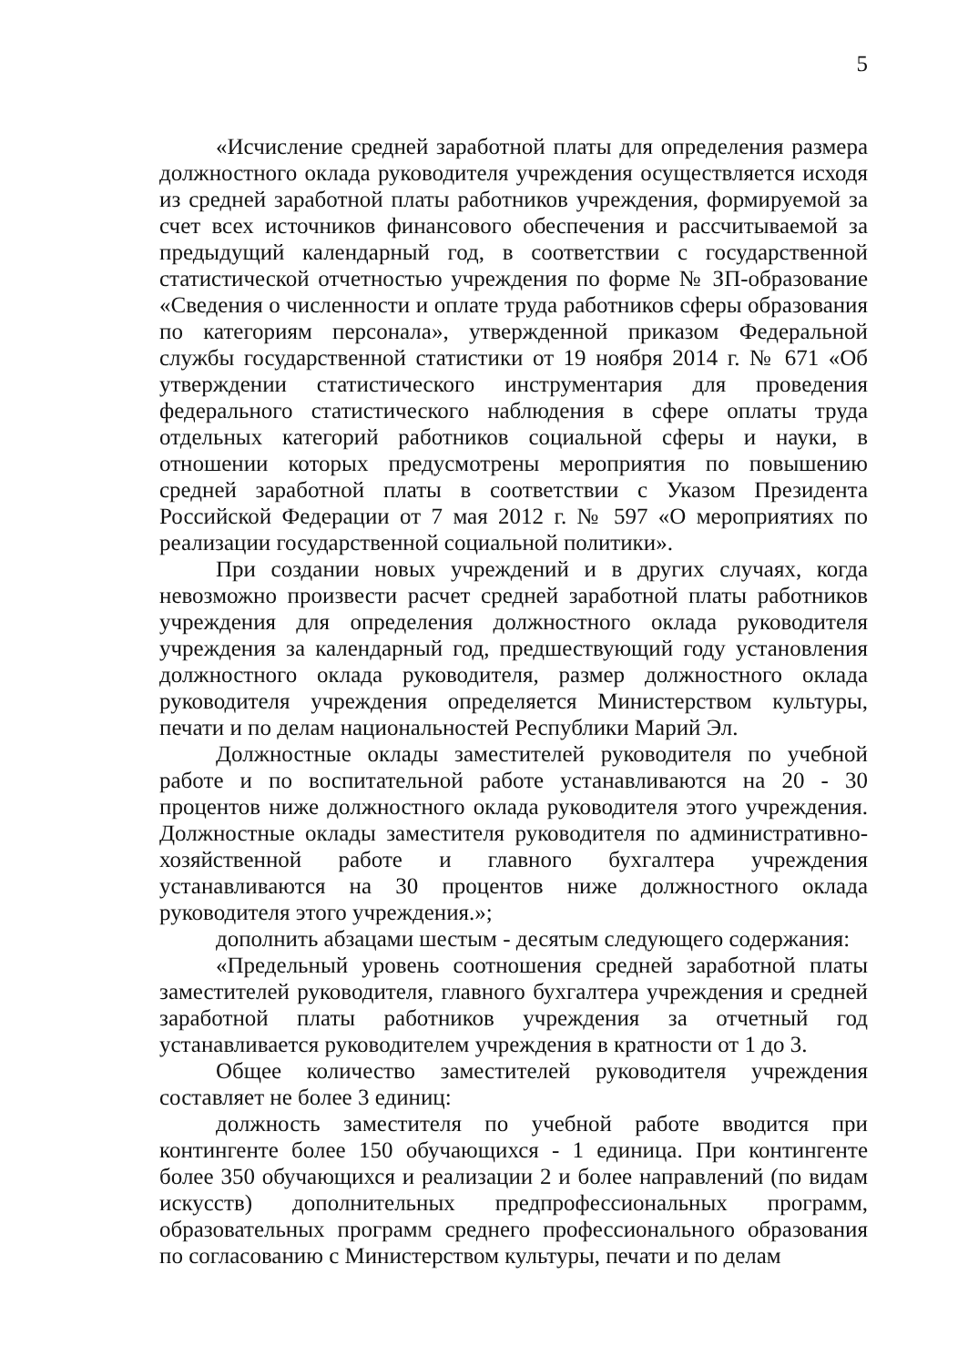5
«Исчисление средней заработной платы для определения размера должностного оклада руководителя учреждения осуществляется исходя из средней заработной платы работников учреждения, формируемой за счет всех источников финансового обеспечения и рассчитываемой за предыдущий календарный год, в соответствии с государственной статистической отчетностью учреждения по форме № ЗП-образование «Сведения о численности и оплате труда работников сферы образования по категориям персонала», утвержденной приказом Федеральной службы государственной статистики от 19 ноября 2014 г. № 671 «Об утверждении статистического инструментария для проведения федерального статистического наблюдения в сфере оплаты труда отдельных категорий работников социальной сферы и науки, в отношении которых предусмотрены мероприятия по повышению средней заработной платы в соответствии с Указом Президента Российской Федерации от 7 мая 2012 г. № 597 «О мероприятиях по реализации государственной социальной политики».
При создании новых учреждений и в других случаях, когда невозможно произвести расчет средней заработной платы работников учреждения для определения должностного оклада руководителя учреждения за календарный год, предшествующий году установления должностного оклада руководителя, размер должностного оклада руководителя учреждения определяется Министерством культуры, печати и по делам национальностей Республики Марий Эл.
Должностные оклады заместителей руководителя по учебной работе и по воспитательной работе устанавливаются на 20 - 30 процентов ниже должностного оклада руководителя этого учреждения. Должностные оклады заместителя руководителя по административно-хозяйственной работе и главного бухгалтера учреждения устанавливаются на 30 процентов ниже должностного оклада руководителя этого учреждения.»;
дополнить абзацами шестым - десятым следующего содержания:
«Предельный уровень соотношения средней заработной платы заместителей руководителя, главного бухгалтера учреждения и средней заработной платы работников учреждения за отчетный год устанавливается руководителем учреждения в кратности от 1 до 3.
Общее количество заместителей руководителя учреждения составляет не более 3 единиц:
должность заместителя по учебной работе вводится при контингенте более 150 обучающихся - 1 единица. При контингенте более 350 обучающихся и реализации 2 и более направлений (по видам искусств) дополнительных предпрофессиональных программ, образовательных программ среднего профессионального образования по согласованию с Министерством культуры, печати и по делам